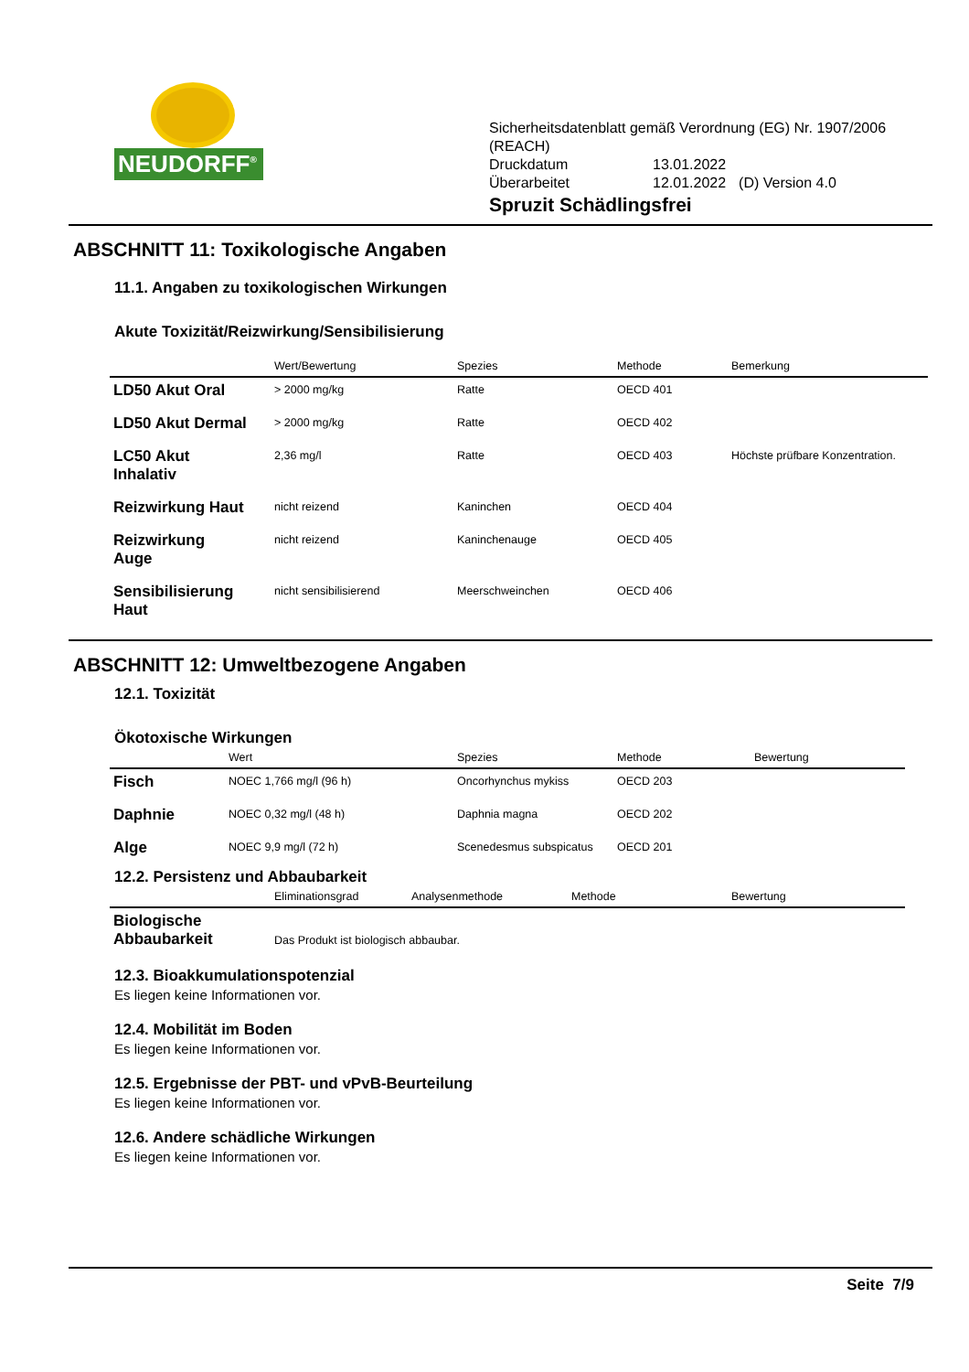NEUDORFF<sup>®</sup>
Sicherheitsdatenblatt gemäß Verordnung (EG) Nr. 1907/2006
(REACH)
| Druckdatum | 13.01.2022 | |
| Überarbeitet | 12.01.2022 | (D) Version 4.0 |
Spruzit Schädlingsfrei
ABSCHNITT 11: Toxikologische Angaben
11.1. Angaben zu toxikologischen Wirkungen
Akute Toxizität/Reizwirkung/Sensibilisierung
| | Wert/Bewertung | Spezies | Methode | Bemerkung |
| --- | --- | --- | --- | --- |
| LD50 Akut Oral | > 2000 mg/kg | Ratte | OECD 401 | |
| LD50 Akut Dermal | > 2000 mg/kg | Ratte | OECD 402 | |
| LC50 Akut Inhalativ | 2,36 mg/l | Ratte | OECD 403 | Höchste prüfbare Konzentration. |
| Reizwirkung Haut | nicht reizend | Kaninchen | OECD 404 | |
| Reizwirkung Auge | nicht reizend | Kaninchenauge | OECD 405 | |
| Sensibilisierung Haut | nicht sensibilisierend | Meerschweinchen | OECD 406 | |
ABSCHNITT 12: Umweltbezogene Angaben
12.1. Toxizität
Ökotoxische Wirkungen
| | Wert | Spezies | Methode | Bewertung |
| --- | --- | --- | --- | --- |
| Fisch | NOEC 1,766 mg/l (96 h) | Oncorhynchus mykiss | OECD 203 | |
| Daphnie | NOEC 0,32 mg/l (48 h) | Daphnia magna | OECD 202 | |
| Alge | NOEC 9,9 mg/l (72 h) | Scenedesmus subspicatus | OECD 201 | |
12.2. Persistenz und Abbaubarkeit
| | Eliminationsgrad | Analysenmethode | Methode | Bewertung |
| --- | --- | --- | --- | --- |
| Biologische Abbaubarkeit | Das Produkt ist biologisch abbaubar. | | | |
12.3. Bioakkumulationspotenzial
Es liegen keine Informationen vor.
12.4. Mobilität im Boden
Es liegen keine Informationen vor.
12.5. Ergebnisse der PBT- und vPvB-Beurteilung
Es liegen keine Informationen vor.
12.6. Andere schädliche Wirkungen
Es liegen keine Informationen vor.
Seite 7/9